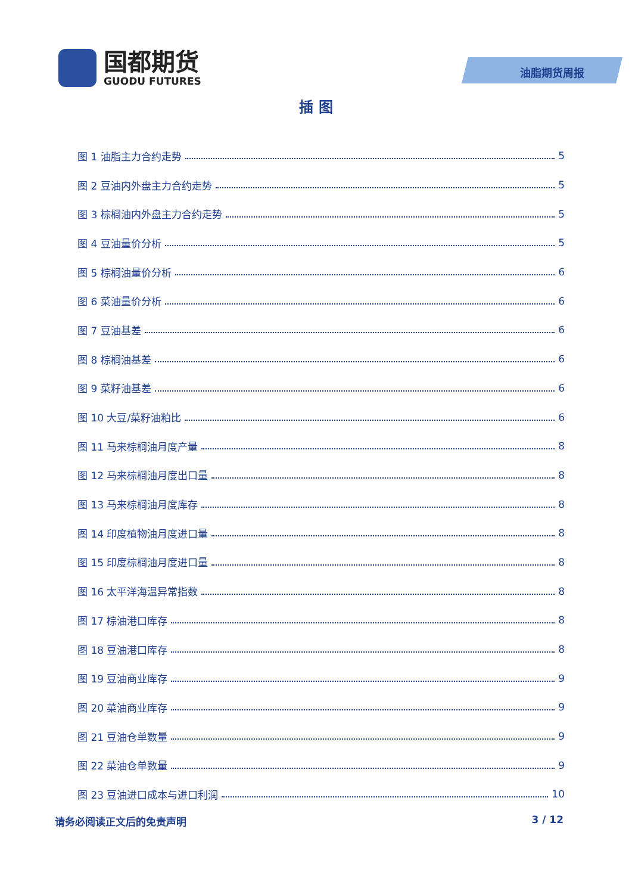国都期货
GUODU FUTURES
油脂期货周报
插 图
图 1 油脂主力合约走势 5
图 2 豆油内外盘主力合约走势 5
图 3 棕榈油内外盘主力合约走势 5
图 4 豆油量价分析 5
图 5 棕榈油量价分析 6
图 6 菜油量价分析 6
图 7 豆油基差 6
图 8 棕榈油基差 6
图 9 菜籽油基差 6
图 10 大豆/菜籽油粕比 6
图 11 马来棕榈油月度产量 8
图 12 马来棕榈油月度出口量 8
图 13 马来棕榈油月度库存 8
图 14 印度植物油月度进口量 8
图 15 印度棕榈油月度进口量 8
图 16 太平洋海温异常指数 8
图 17 棕油港口库存 8
图 18 豆油港口库存 8
图 19 豆油商业库存 9
图 20 菜油商业库存 9
图 21 豆油仓单数量 9
图 22 菜油仓单数量 9
图 23 豆油进口成本与进口利润 10
请务必阅读正文后的免责声明 3 / 12